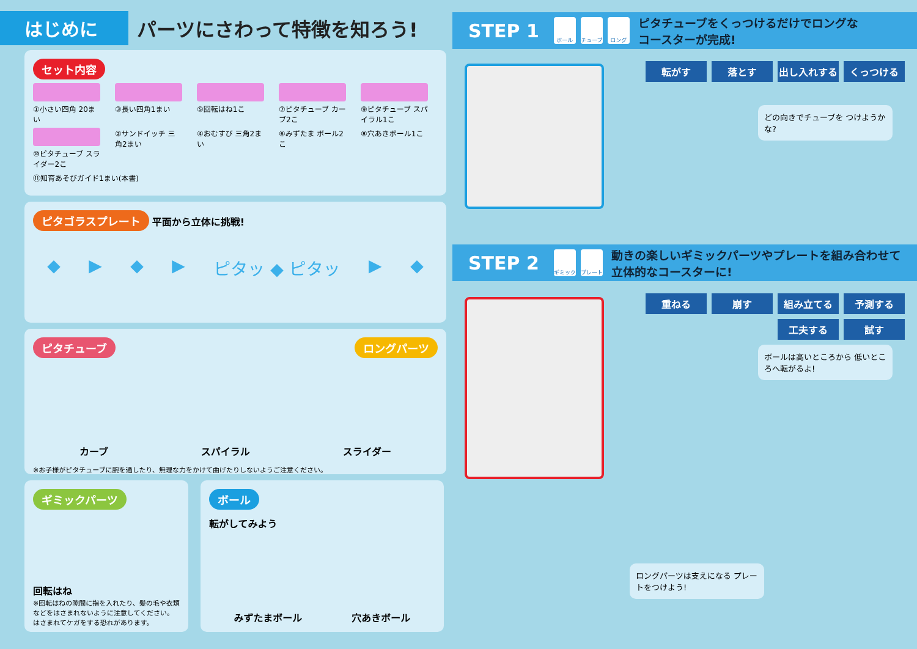はじめに
パーツにさわって特徴を知ろう!
セット内容
①小さい四角 20まい
③長い四角1まい
⑤回転はね1こ
⑦ピタチューブ カーブ2こ
⑨ピタチューブ スパイラル1こ
⑩ピタチューブ スライダー2こ
②サンドイッチ 三角2まい
④おむすび 三角2まい
⑥みずたま ボール2こ
⑧穴あきボール1こ
⑪知育あそびガイド1まい(本書)
ピタゴラスプレート 平面から立体に挑戦!
◆ ▶ ◆ ▶ ピタッ ◆ ピタッ ▶ ◆
ピタチューブ ロングパーツ
カーブ スパイラル スライダー
※お子様がピタチューブに腕を通したり、無理な力をかけて曲げたりしないようご注意ください。
ギミックパーツ
回転はね
※回転はねの隙間に指を入れたり、髪の毛や衣類などをはさまれないように注意してください。はさまれてケガをする恐れがあります。
ボール
転がしてみよう
みずたまボール 穴あきボール
STEP 1 ボール チューブ ロング ピタチューブをくっつけるだけでロングな
コースターが完成!
転がす 落とす 出し入れする くっつける
どの向きでチューブを つけようかな?
STEP 2 ギミック プレート 動きの楽しいギミックパーツやプレートを組み合わせて
立体的なコースターに!
重ねる 崩す 組み立てる 予測する 工夫する 試す
ボールは高いところから 低いところへ転がるよ!
ロングパーツは支えになる プレートをつけよう!